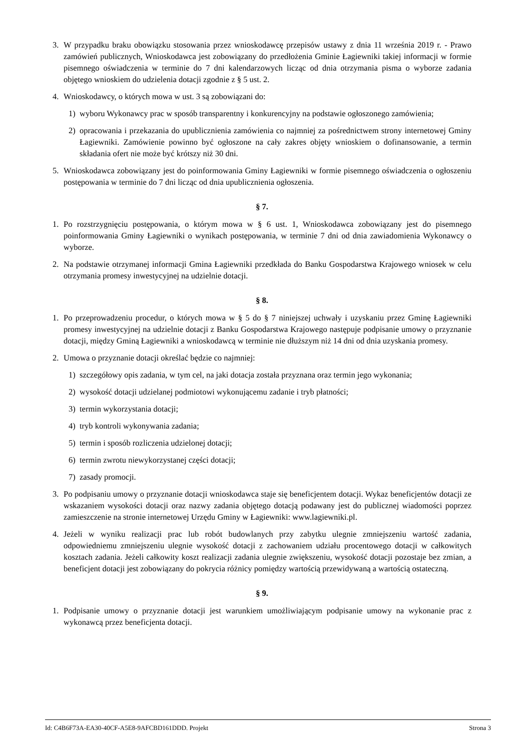3. W przypadku braku obowiązku stosowania przez wnioskodawcę przepisów ustawy z dnia 11 września 2019 r. - Prawo zamówień publicznych, Wnioskodawca jest zobowiązany do przedłożenia Gminie Łagiewniki takiej informacji w formie pisemnego oświadczenia w terminie do 7 dni kalendarzowych licząc od dnia otrzymania pisma o wyborze zadania objętego wnioskiem do udzielenia dotacji zgodnie z § 5 ust. 2.
4. Wnioskodawcy, o których mowa w ust. 3 są zobowiązani do:
1) wyboru Wykonawcy prac w sposób transparentny i konkurencyjny na podstawie ogłoszonego zamówienia;
2) opracowania i przekazania do upublicznienia zamówienia co najmniej za pośrednictwem strony internetowej Gminy Łagiewniki. Zamówienie powinno być ogłoszone na cały zakres objęty wnioskiem o dofinansowanie, a termin składania ofert nie może być krótszy niż 30 dni.
5. Wnioskodawca zobowiązany jest do poinformowania Gminy Łagiewniki w formie pisemnego oświadczenia o ogłoszeniu postępowania w terminie do 7 dni licząc od dnia upublicznienia ogłoszenia.
§ 7.
1. Po rozstrzygnięciu postępowania, o którym mowa w § 6 ust. 1, Wnioskodawca zobowiązany jest do pisemnego poinformowania Gminy Łagiewniki o wynikach postępowania, w terminie 7 dni od dnia zawiadomienia Wykonawcy o wyborze.
2. Na podstawie otrzymanej informacji Gmina Łagiewniki przedkłada do Banku Gospodarstwa Krajowego wniosek w celu otrzymania promesy inwestycyjnej na udzielnie dotacji.
§ 8.
1. Po przeprowadzeniu procedur, o których mowa w § 5 do § 7 niniejszej uchwały i uzyskaniu przez Gminę Łagiewniki promesy inwestycyjnej na udzielnie dotacji z Banku Gospodarstwa Krajowego następuje podpisanie umowy o przyznanie dotacji, między Gminą Łagiewniki a wnioskodawcą w terminie nie dłuższym niż 14 dni od dnia uzyskania promesy.
2. Umowa o przyznanie dotacji określać będzie co najmniej:
1) szczegółowy opis zadania, w tym cel, na jaki dotacja została przyznana oraz termin jego wykonania;
2) wysokość dotacji udzielanej podmiotowi wykonującemu zadanie i tryb płatności;
3) termin wykorzystania dotacji;
4) tryb kontroli wykonywania zadania;
5) termin i sposób rozliczenia udzielonej dotacji;
6) termin zwrotu niewykorzystanej części dotacji;
7) zasady promocji.
3. Po podpisaniu umowy o przyznanie dotacji wnioskodawca staje się beneficjentem dotacji. Wykaz beneficjentów dotacji ze wskazaniem wysokości dotacji oraz nazwy zadania objętego dotacją podawany jest do publicznej wiadomości poprzez zamieszczenie na stronie internetowej Urzędu Gminy w Łagiewniki: www.lagiewniki.pl.
4. Jeżeli w wyniku realizacji prac lub robót budowlanych przy zabytku ulegnie zmniejszeniu wartość zadania, odpowiedniemu zmniejszeniu ulegnie wysokość dotacji z zachowaniem udziału procentowego dotacji w całkowitych kosztach zadania. Jeżeli całkowity koszt realizacji zadania ulegnie zwiększeniu, wysokość dotacji pozostaje bez zmian, a beneficjent dotacji jest zobowiązany do pokrycia różnicy pomiędzy wartością przewidywaną a wartością ostateczną.
§ 9.
1. Podpisanie umowy o przyznanie dotacji jest warunkiem umożliwiającym podpisanie umowy na wykonanie prac z wykonawcą przez beneficjenta dotacji.
Id: C4B6F73A-EA30-40CF-A5E8-9AFCBD161DDD. Projekt Strona 3